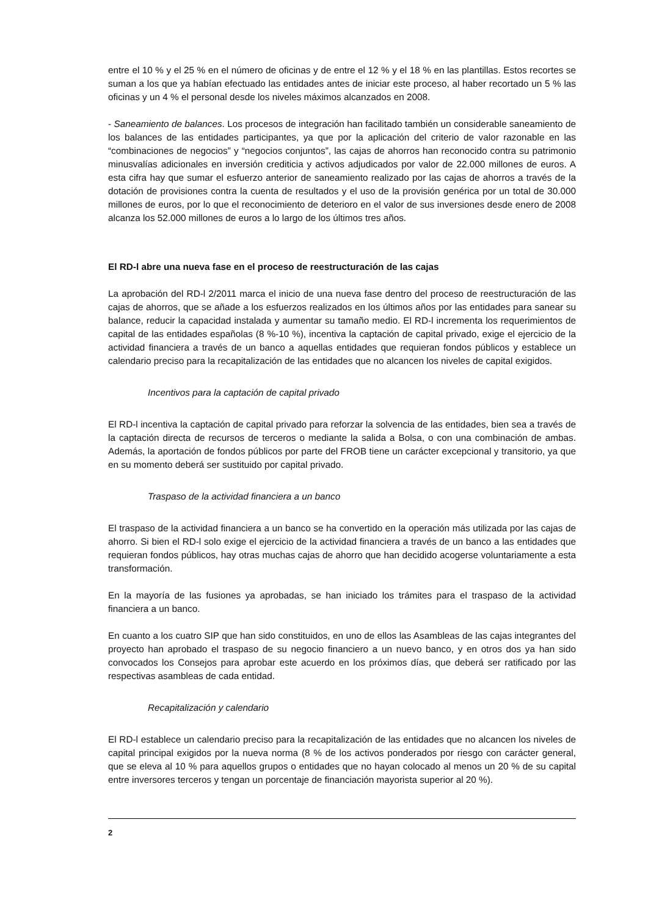entre el 10 % y el 25 % en el número de oficinas y de entre el 12 % y el 18 % en las plantillas. Estos recortes se suman a los que ya habían efectuado las entidades antes de iniciar este proceso, al haber recortado un 5 % las oficinas y un 4 % el personal desde los niveles máximos alcanzados en 2008.
- Saneamiento de balances. Los procesos de integración han facilitado también un considerable saneamiento de los balances de las entidades participantes, ya que por la aplicación del criterio de valor razonable en las “combinaciones de negocios” y “negocios conjuntos”, las cajas de ahorros han reconocido contra su patrimonio minusvalías adicionales en inversión crediticia y activos adjudicados por valor de 22.000 millones de euros. A esta cifra hay que sumar el esfuerzo anterior de saneamiento realizado por las cajas de ahorros a través de la dotación de provisiones contra la cuenta de resultados y el uso de la provisión genérica por un total de 30.000 millones de euros, por lo que el reconocimiento de deterioro en el valor de sus inversiones desde enero de 2008 alcanza los 52.000 millones de euros a lo largo de los últimos tres años.
El RD-l abre una nueva fase en el proceso de reestructuración de las cajas
La aprobación del RD-l 2/2011 marca el inicio de una nueva fase dentro del proceso de reestructuración de las cajas de ahorros, que se añade a los esfuerzos realizados en los últimos años por las entidades para sanear su balance, reducir la capacidad instalada y aumentar su tamaño medio. El RD-l incrementa los requerimientos de capital de las entidades españolas (8 %-10 %), incentiva la captación de capital privado, exige el ejercicio de la actividad financiera a través de un banco a aquellas entidades que requieran fondos públicos y establece un calendario preciso para la recapitalización de las entidades que no alcancen los niveles de capital exigidos.
Incentivos para la captación de capital privado
El RD-l incentiva la captación de capital privado para reforzar la solvencia de las entidades, bien sea a través de la captación directa de recursos de terceros o mediante la salida a Bolsa, o con una combinación de ambas. Además, la aportación de fondos públicos por parte del FROB tiene un carácter excepcional y transitorio, ya que en su momento deberá ser sustituido por capital privado.
Traspaso de la actividad financiera a un banco
El traspaso de la actividad financiera a un banco se ha convertido en la operación más utilizada por las cajas de ahorro. Si bien el RD-l solo exige el ejercicio de la actividad financiera a través de un banco a las entidades que requieran fondos públicos, hay otras muchas cajas de ahorro que han decidido acogerse voluntariamente a esta transformación.
En la mayoría de las fusiones ya aprobadas, se han iniciado los trámites para el traspaso de la actividad financiera a un banco.
En cuanto a los cuatro SIP que han sido constituidos, en uno de ellos las Asambleas de las cajas integrantes del proyecto han aprobado el traspaso de su negocio financiero a un nuevo banco, y en otros dos ya han sido convocados los Consejos para aprobar este acuerdo en los próximos días, que deberá ser ratificado por las respectivas asambleas de cada entidad.
Recapitalización y calendario
El RD-l establece un calendario preciso para la recapitalización de las entidades que no alcancen los niveles de capital principal exigidos por la nueva norma (8 % de los activos ponderados por riesgo con carácter general, que se eleva al 10 % para aquellos grupos o entidades que no hayan colocado al menos un 20 % de su capital entre inversores terceros y tengan un porcentaje de financiación mayorista superior al 20 %).
2